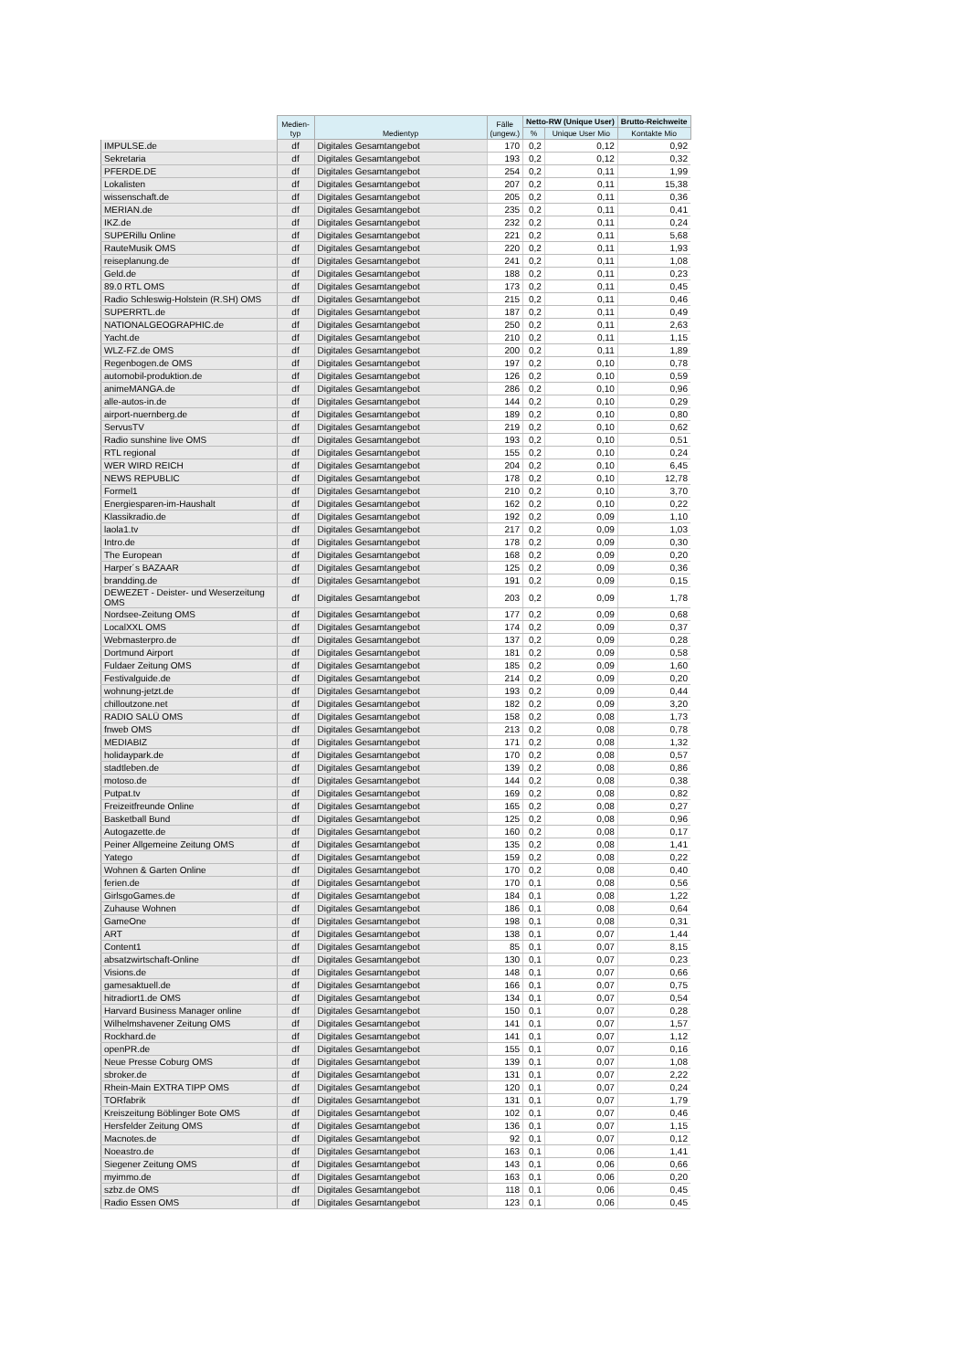| | Medien- typ | Medientyp | Fälle (ungew.) | Netto-RW (Unique User) | | Brutto-Reichweite |
| --- | --- | --- | --- | --- | --- | --- |
| | | | | % | Unique User Mio | Kontakte Mio |
| IMPULSE.de | df | Digitales Gesamtangebot | 170 | 0,2 | 0,12 | 0,92 |
| Sekretaria | df | Digitales Gesamtangebot | 193 | 0,2 | 0,12 | 0,32 |
| PFERDE.DE | df | Digitales Gesamtangebot | 254 | 0,2 | 0,11 | 1,99 |
| Lokalisten | df | Digitales Gesamtangebot | 207 | 0,2 | 0,11 | 15,38 |
| wissenschaft.de | df | Digitales Gesamtangebot | 205 | 0,2 | 0,11 | 0,36 |
| MERIAN.de | df | Digitales Gesamtangebot | 235 | 0,2 | 0,11 | 0,41 |
| IKZ.de | df | Digitales Gesamtangebot | 232 | 0,2 | 0,11 | 0,24 |
| SUPERillu Online | df | Digitales Gesamtangebot | 221 | 0,2 | 0,11 | 5,68 |
| RauteMusik OMS | df | Digitales Gesamtangebot | 220 | 0,2 | 0,11 | 1,93 |
| reiseplanung.de | df | Digitales Gesamtangebot | 241 | 0,2 | 0,11 | 1,08 |
| Geld.de | df | Digitales Gesamtangebot | 188 | 0,2 | 0,11 | 0,23 |
| 89.0 RTL OMS | df | Digitales Gesamtangebot | 173 | 0,2 | 0,11 | 0,45 |
| Radio Schleswig-Holstein (R.SH) OMS | df | Digitales Gesamtangebot | 215 | 0,2 | 0,11 | 0,46 |
| SUPERRTL.de | df | Digitales Gesamtangebot | 187 | 0,2 | 0,11 | 0,49 |
| NATIONALGEOGRAPHIC.de | df | Digitales Gesamtangebot | 250 | 0,2 | 0,11 | 2,63 |
| Yacht.de | df | Digitales Gesamtangebot | 210 | 0,2 | 0,11 | 1,15 |
| WLZ-FZ.de OMS | df | Digitales Gesamtangebot | 200 | 0,2 | 0,11 | 1,89 |
| Regenbogen.de OMS | df | Digitales Gesamtangebot | 197 | 0,2 | 0,10 | 0,78 |
| automobil-produktion.de | df | Digitales Gesamtangebot | 126 | 0,2 | 0,10 | 0,59 |
| animeMANGA.de | df | Digitales Gesamtangebot | 286 | 0,2 | 0,10 | 0,96 |
| alle-autos-in.de | df | Digitales Gesamtangebot | 144 | 0,2 | 0,10 | 0,29 |
| airport-nuernberg.de | df | Digitales Gesamtangebot | 189 | 0,2 | 0,10 | 0,80 |
| ServusTV | df | Digitales Gesamtangebot | 219 | 0,2 | 0,10 | 0,62 |
| Radio sunshine live OMS | df | Digitales Gesamtangebot | 193 | 0,2 | 0,10 | 0,51 |
| RTL regional | df | Digitales Gesamtangebot | 155 | 0,2 | 0,10 | 0,24 |
| WER WIRD REICH | df | Digitales Gesamtangebot | 204 | 0,2 | 0,10 | 6,45 |
| NEWS REPUBLIC | df | Digitales Gesamtangebot | 178 | 0,2 | 0,10 | 12,78 |
| Formel1 | df | Digitales Gesamtangebot | 210 | 0,2 | 0,10 | 3,70 |
| Energiesparen-im-Haushalt | df | Digitales Gesamtangebot | 162 | 0,2 | 0,10 | 0,22 |
| Klassikradio.de | df | Digitales Gesamtangebot | 192 | 0,2 | 0,09 | 1,10 |
| laola1.tv | df | Digitales Gesamtangebot | 217 | 0,2 | 0,09 | 1,03 |
| Intro.de | df | Digitales Gesamtangebot | 178 | 0,2 | 0,09 | 0,30 |
| The European | df | Digitales Gesamtangebot | 168 | 0,2 | 0,09 | 0,20 |
| Harper´s BAZAAR | df | Digitales Gesamtangebot | 125 | 0,2 | 0,09 | 0,36 |
| brandding.de | df | Digitales Gesamtangebot | 191 | 0,2 | 0,09 | 0,15 |
| DEWEZET - Deister- und Weserzeitung OMS | df | Digitales Gesamtangebot | 203 | 0,2 | 0,09 | 1,78 |
| Nordsee-Zeitung OMS | df | Digitales Gesamtangebot | 177 | 0,2 | 0,09 | 0,68 |
| LocalXXL OMS | df | Digitales Gesamtangebot | 174 | 0,2 | 0,09 | 0,37 |
| Webmasterpro.de | df | Digitales Gesamtangebot | 137 | 0,2 | 0,09 | 0,28 |
| Dortmund Airport | df | Digitales Gesamtangebot | 181 | 0,2 | 0,09 | 0,58 |
| Fuldaer Zeitung OMS | df | Digitales Gesamtangebot | 185 | 0,2 | 0,09 | 1,60 |
| Festivalguide.de | df | Digitales Gesamtangebot | 214 | 0,2 | 0,09 | 0,20 |
| wohnung-jetzt.de | df | Digitales Gesamtangebot | 193 | 0,2 | 0,09 | 0,44 |
| chilloutzone.net | df | Digitales Gesamtangebot | 182 | 0,2 | 0,09 | 3,20 |
| RADIO SALÜ OMS | df | Digitales Gesamtangebot | 158 | 0,2 | 0,08 | 1,73 |
| fnweb OMS | df | Digitales Gesamtangebot | 213 | 0,2 | 0,08 | 0,78 |
| MEDIABIZ | df | Digitales Gesamtangebot | 171 | 0,2 | 0,08 | 1,32 |
| holidaypark.de | df | Digitales Gesamtangebot | 170 | 0,2 | 0,08 | 0,57 |
| stadtleben.de | df | Digitales Gesamtangebot | 139 | 0,2 | 0,08 | 0,86 |
| motoso.de | df | Digitales Gesamtangebot | 144 | 0,2 | 0,08 | 0,38 |
| Putpat.tv | df | Digitales Gesamtangebot | 169 | 0,2 | 0,08 | 0,82 |
| Freizeitfreunde Online | df | Digitales Gesamtangebot | 165 | 0,2 | 0,08 | 0,27 |
| Basketball Bund | df | Digitales Gesamtangebot | 125 | 0,2 | 0,08 | 0,96 |
| Autogazette.de | df | Digitales Gesamtangebot | 160 | 0,2 | 0,08 | 0,17 |
| Peiner Allgemeine Zeitung OMS | df | Digitales Gesamtangebot | 135 | 0,2 | 0,08 | 1,41 |
| Yatego | df | Digitales Gesamtangebot | 159 | 0,2 | 0,08 | 0,22 |
| Wohnen & Garten Online | df | Digitales Gesamtangebot | 170 | 0,2 | 0,08 | 0,40 |
| ferien.de | df | Digitales Gesamtangebot | 170 | 0,1 | 0,08 | 0,56 |
| GirlsgoGames.de | df | Digitales Gesamtangebot | 184 | 0,1 | 0,08 | 1,22 |
| Zuhause Wohnen | df | Digitales Gesamtangebot | 186 | 0,1 | 0,08 | 0,64 |
| GameOne | df | Digitales Gesamtangebot | 198 | 0,1 | 0,08 | 0,31 |
| ART | df | Digitales Gesamtangebot | 138 | 0,1 | 0,07 | 1,44 |
| Content1 | df | Digitales Gesamtangebot | 85 | 0,1 | 0,07 | 8,15 |
| absatzwirtschaft-Online | df | Digitales Gesamtangebot | 130 | 0,1 | 0,07 | 0,23 |
| Visions.de | df | Digitales Gesamtangebot | 148 | 0,1 | 0,07 | 0,66 |
| gamesaktuell.de | df | Digitales Gesamtangebot | 166 | 0,1 | 0,07 | 0,75 |
| hitradiort1.de OMS | df | Digitales Gesamtangebot | 134 | 0,1 | 0,07 | 0,54 |
| Harvard Business Manager online | df | Digitales Gesamtangebot | 150 | 0,1 | 0,07 | 0,28 |
| Wilhelmshavener Zeitung OMS | df | Digitales Gesamtangebot | 141 | 0,1 | 0,07 | 1,57 |
| Rockhard.de | df | Digitales Gesamtangebot | 141 | 0,1 | 0,07 | 1,12 |
| openPR.de | df | Digitales Gesamtangebot | 155 | 0,1 | 0,07 | 0,16 |
| Neue Presse Coburg OMS | df | Digitales Gesamtangebot | 139 | 0,1 | 0,07 | 1,08 |
| sbroker.de | df | Digitales Gesamtangebot | 131 | 0,1 | 0,07 | 2,22 |
| Rhein-Main EXTRA TIPP OMS | df | Digitales Gesamtangebot | 120 | 0,1 | 0,07 | 0,24 |
| TORfabrik | df | Digitales Gesamtangebot | 131 | 0,1 | 0,07 | 1,79 |
| Kreiszeitung Böblinger Bote OMS | df | Digitales Gesamtangebot | 102 | 0,1 | 0,07 | 0,46 |
| Hersfelder Zeitung OMS | df | Digitales Gesamtangebot | 136 | 0,1 | 0,07 | 1,15 |
| Macnotes.de | df | Digitales Gesamtangebot | 92 | 0,1 | 0,07 | 0,12 |
| Noeastro.de | df | Digitales Gesamtangebot | 163 | 0,1 | 0,06 | 1,41 |
| Siegener Zeitung OMS | df | Digitales Gesamtangebot | 143 | 0,1 | 0,06 | 0,66 |
| myimmo.de | df | Digitales Gesamtangebot | 163 | 0,1 | 0,06 | 0,20 |
| szbz.de OMS | df | Digitales Gesamtangebot | 118 | 0,1 | 0,06 | 0,45 |
| Radio Essen OMS | df | Digitales Gesamtangebot | 123 | 0,1 | 0,06 | 0,45 |